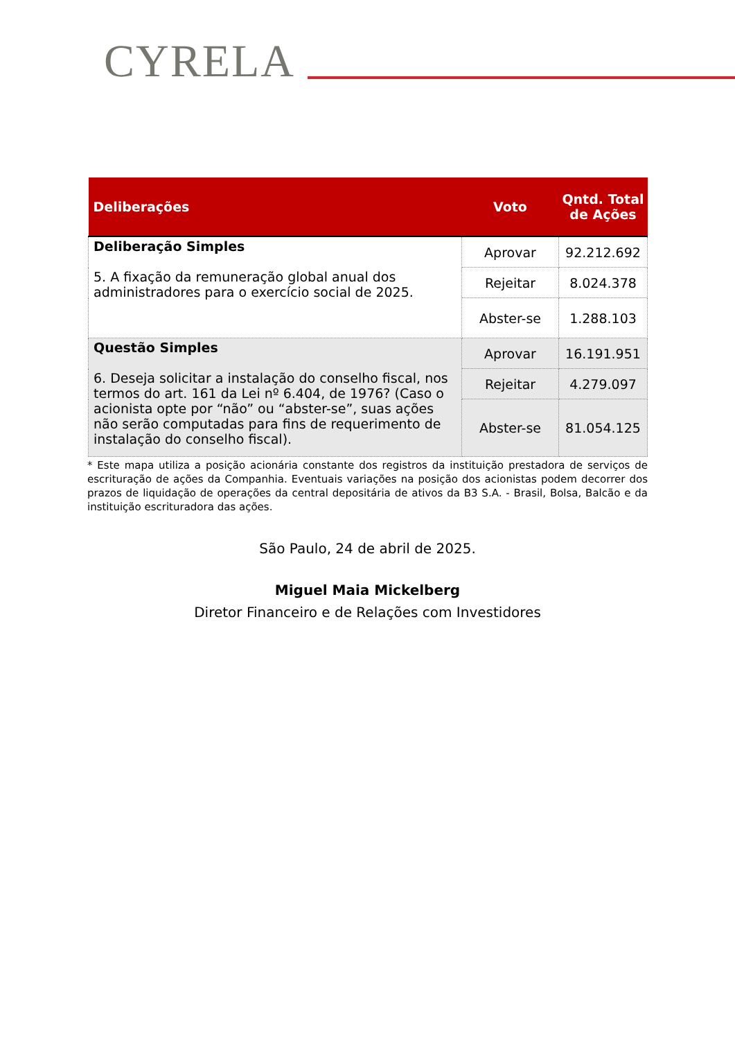CYRELA
| Deliberações | Voto | Qntd. Total de Ações |
| --- | --- | --- |
| Deliberação Simples 5. A fixação da remuneração global anual dos administradores para o exercício social de 2025. | Aprovar | 92.212.692 |
| | Rejeitar | 8.024.378 |
| | Abster-se | 1.288.103 |
| Questão Simples 6. Deseja solicitar a instalação do conselho fiscal, nos termos do art. 161 da Lei nº 6.404, de 1976? (Caso o acionista opte por “não” ou “abster-se”, suas ações não serão computadas para fins de requerimento de instalação do conselho fiscal). | Aprovar | 16.191.951 |
| | Rejeitar | 4.279.097 |
| | Abster-se | 81.054.125 |
* Este mapa utiliza a posição acionária constante dos registros da instituição prestadora de serviços de escrituração de ações da Companhia. Eventuais variações na posição dos acionistas podem decorrer dos prazos de liquidação de operações da central depositária de ativos da B3 S.A. - Brasil, Bolsa, Balcão e da instituição escrituradora das ações.
São Paulo, 24 de abril de 2025.
Miguel Maia Mickelberg
Diretor Financeiro e de Relações com Investidores